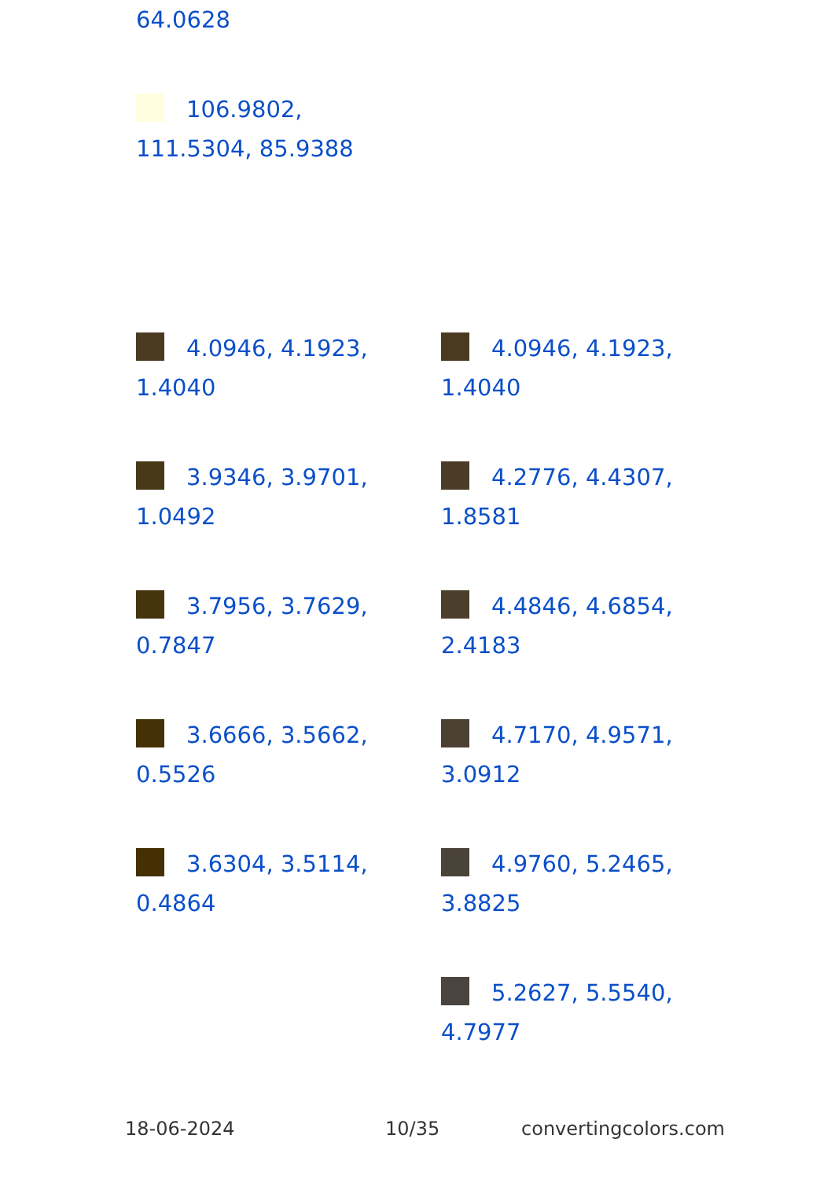64.0628
106.9802, 111.5304, 85.9388
4.0946, 4.1923, 1.4040
3.9346, 3.9701, 1.0492
3.7956, 3.7629, 0.7847
3.6666, 3.5662, 0.5526
3.6304, 3.5114, 0.4864
4.0946, 4.1923, 1.4040
4.2776, 4.4307, 1.8581
4.4846, 4.6854, 2.4183
4.7170, 4.9571, 3.0912
4.9760, 5.2465, 3.8825
5.2627, 5.5540, 4.7977
18-06-2024 10/35 convertingcolors.com